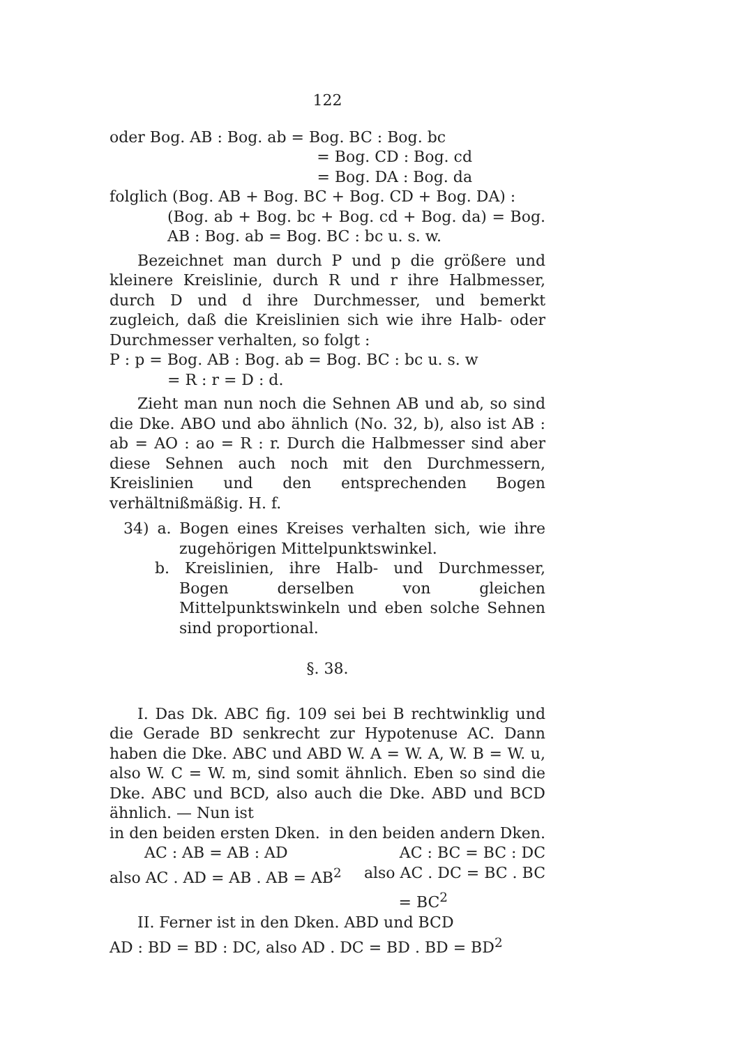122
oder Bog. AB : Bog. ab = Bog. BC : Bog. bc
= Bog. CD : Bog. cd
= Bog. DA : Bog. da
folglich (Bog. AB + Bog. BC + Bog. CD + Bog. DA) :
(Bog. ab + Bog. bc + Bog. cd + Bog. da) = Bog. AB : Bog. ab = Bog. BC : bc u. s. w.
Bezeichnet man durch P und p die größere und kleinere Kreislinie, durch R und r ihre Halbmesser, durch D und d ihre Durchmesser, und bemerkt zugleich, daß die Kreislinien sich wie ihre Halb- oder Durchmesser verhalten, so folgt :
P : p = Bog. AB : Bog. ab = Bog. BC : bc u. s. w
= R : r = D : d.
Zieht man nun noch die Sehnen AB und ab, so sind die Dke. ABO und abo ähnlich (No. 32, b), also ist AB : ab = AO : ao = R : r. Durch die Halbmesser sind aber diese Sehnen auch noch mit den Durchmessern, Kreislinien und den entsprechenden Bogen verhältnißmäßig. H. f.
34) a. Bogen eines Kreises verhalten sich, wie ihre zugehörigen Mittelpunktswinkel.
b. Kreislinien, ihre Halb- und Durchmesser, Bogen derselben von gleichen Mittelpunktswinkeln und eben solche Sehnen sind proportional.
§. 38.
I. Das Dk. ABC fig. 109 sei bei B rechtwinklig und die Gerade BD senkrecht zur Hypotenuse AC. Dann haben die Dke. ABC und ABD W. A = W. A, W. B = W. u, also W. C = W. m, sind somit ähnlich. Eben so sind die Dke. ABC und BCD, also auch die Dke. ABD und BCD ähnlich. — Nun ist
in den beiden ersten Dken. in den beiden andern Dken.
AC : AB = AB : AD AC : BC = BC : DC
also AC . AD = AB . AB = AB<sup>2</sup> also AC . DC = BC . BC
= BC<sup>2</sup>
II. Ferner ist in den Dken. ABD und BCD
AD : BD = BD : DC, also AD . DC = BD . BD = BD<sup>2</sup>